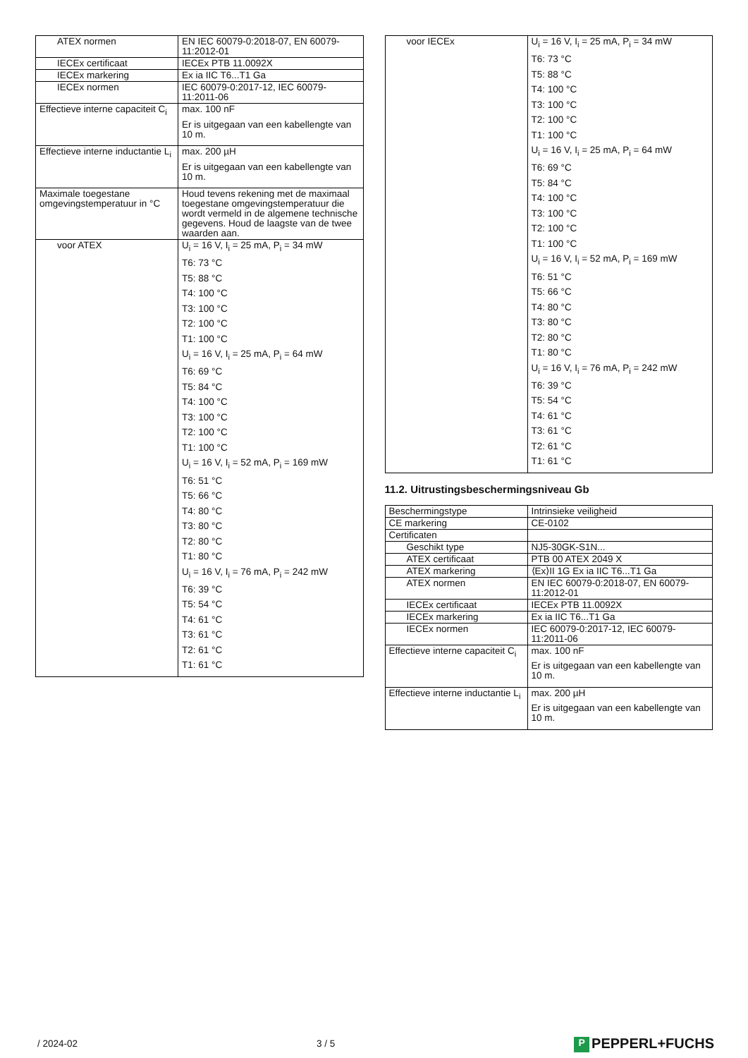| ATEX normen | EN IEC 60079-0:2018-07, EN 60079-11:2012-01 |
| IECEx certificaat | IECEx PTB 11.0092X |
| IECEx markering | Ex ia IIC T6...T1 Ga |
| IECEx normen | IEC 60079-0:2017-12, IEC 60079-11:2011-06 |
| Effectieve interne capaciteit C<sub>i</sub> | max. 100 nF Er is uitgegaan van een kabellengte van 10 m. |
| Effectieve interne inductantie L<sub>i</sub> | max. 200 µH Er is uitgegaan van een kabellengte van 10 m. |
| Maximale toegestane omgevingstemperatuur in °C | Houd tevens rekening met de maximaal toegestane omgevingstemperatuur die wordt vermeld in de algemene technische gegevens. Houd de laagste van de twee waarden aan. |
| voor ATEX | U<sub>i</sub> = 16 V, I<sub>i</sub> = 25 mA, P<sub>i</sub> = 34 mW T6: 73 °C T5: 88 °C T4: 100 °C T3: 100 °C T2: 100 °C T1: 100 °C U<sub>i</sub> = 16 V, I<sub>i</sub> = 25 mA, P<sub>i</sub> = 64 mW T6: 69 °C T5: 84 °C T4: 100 °C T3: 100 °C T2: 100 °C T1: 100 °C U<sub>i</sub> = 16 V, I<sub>i</sub> = 52 mA, P<sub>i</sub> = 169 mW T6: 51 °C T5: 66 °C T4: 80 °C T3: 80 °C T2: 80 °C T1: 80 °C U<sub>i</sub> = 16 V, I<sub>i</sub> = 76 mA, P<sub>i</sub> = 242 mW T6: 39 °C T5: 54 °C T4: 61 °C T3: 61 °C T2: 61 °C T1: 61 °C |
| voor IECEx | U<sub>i</sub> = 16 V, I<sub>i</sub> = 25 mA, P<sub>i</sub> = 34 mW T6: 73 °C T5: 88 °C T4: 100 °C T3: 100 °C T2: 100 °C T1: 100 °C U<sub>i</sub> = 16 V, I<sub>i</sub> = 25 mA, P<sub>i</sub> = 64 mW T6: 69 °C T5: 84 °C T4: 100 °C T3: 100 °C T2: 100 °C T1: 100 °C U<sub>i</sub> = 16 V, I<sub>i</sub> = 52 mA, P<sub>i</sub> = 169 mW T6: 51 °C T5: 66 °C T4: 80 °C T3: 80 °C T2: 80 °C T1: 80 °C U<sub>i</sub> = 16 V, I<sub>i</sub> = 76 mA, P<sub>i</sub> = 242 mW T6: 39 °C T5: 54 °C T4: 61 °C T3: 61 °C T2: 61 °C T1: 61 °C |
11.2. Uitrustingsbeschermingsniveau Gb
| Beschermingstype | Intrinsieke veiligheid |
| CE markering | CE-0102 |
| Certificaten | |
| Geschikt type | NJ5-30GK-S1N... |
| ATEX certificaat | PTB 00 ATEX 2049 X |
| ATEX markering | ⟨Ex⟩II 1G Ex ia IIC T6...T1 Ga |
| ATEX normen | EN IEC 60079-0:2018-07, EN 60079-11:2012-01 |
| IECEx certificaat | IECEx PTB 11.0092X |
| IECEx markering | Ex ia IIC T6...T1 Ga |
| IECEx normen | IEC 60079-0:2017-12, IEC 60079-11:2011-06 |
| Effectieve interne capaciteit C<sub>i</sub> | max. 100 nF Er is uitgegaan van een kabellengte van 10 m. |
| Effectieve interne inductantie L<sub>i</sub> | max. 200 µH Er is uitgegaan van een kabellengte van 10 m. |
/ 2024-02 3 / 5
P PEPPERL+FUCHS